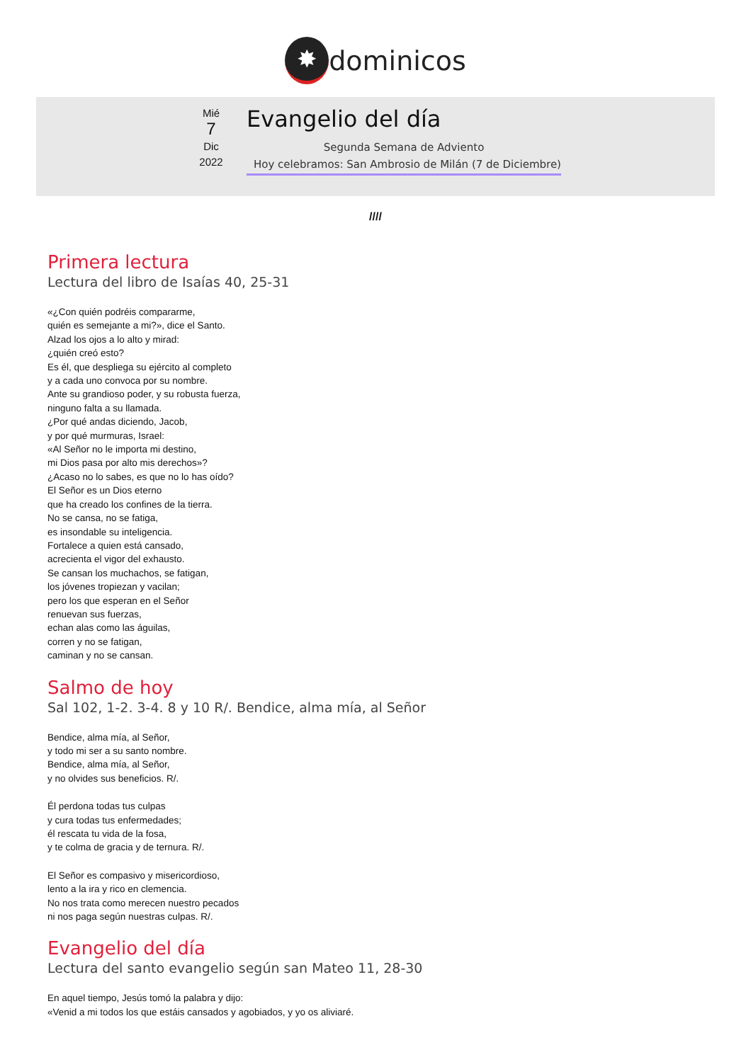✸
dominicos
Mié
7
Dic
2022
Evangelio del día
Segunda Semana de Adviento
Hoy celebramos: San Ambrosio de Milán (7 de Diciembre)
////
Primera lectura
Lectura del libro de Isaías 40, 25-31
«¿Con quién podréis compararme,
quién es semejante a mi?», dice el Santo.
Alzad los ojos a lo alto y mirad:
¿quién creó esto?
Es él, que despliega su ejército al completo
y a cada uno convoca por su nombre.
Ante su grandioso poder, y su robusta fuerza,
ninguno falta a su llamada.
¿Por qué andas diciendo, Jacob,
y por qué murmuras, Israel:
«Al Señor no le importa mi destino,
mi Dios pasa por alto mis derechos»?
¿Acaso no lo sabes, es que no lo has oído?
El Señor es un Dios eterno
que ha creado los confines de la tierra.
No se cansa, no se fatiga,
es insondable su inteligencia.
Fortalece a quien está cansado,
acrecienta el vigor del exhausto.
Se cansan los muchachos, se fatigan,
los jóvenes tropiezan y vacilan;
pero los que esperan en el Señor
renuevan sus fuerzas,
echan alas como las águilas,
corren y no se fatigan,
caminan y no se cansan.
Salmo de hoy
Sal 102, 1-2. 3-4. 8 y 10 R/. Bendice, alma mía, al Señor
Bendice, alma mía, al Señor,
y todo mi ser a su santo nombre.
Bendice, alma mía, al Señor,
y no olvides sus beneficios. R/.
Él perdona todas tus culpas
y cura todas tus enfermedades;
él rescata tu vida de la fosa,
y te colma de gracia y de ternura. R/.
El Señor es compasivo y misericordioso,
lento a la ira y rico en clemencia.
No nos trata como merecen nuestro pecados
ni nos paga según nuestras culpas. R/.
Evangelio del día
Lectura del santo evangelio según san Mateo 11, 28-30
En aquel tiempo, Jesús tomó la palabra y dijo:
«Venid a mi todos los que estáis cansados y agobiados, y yo os aliviaré.